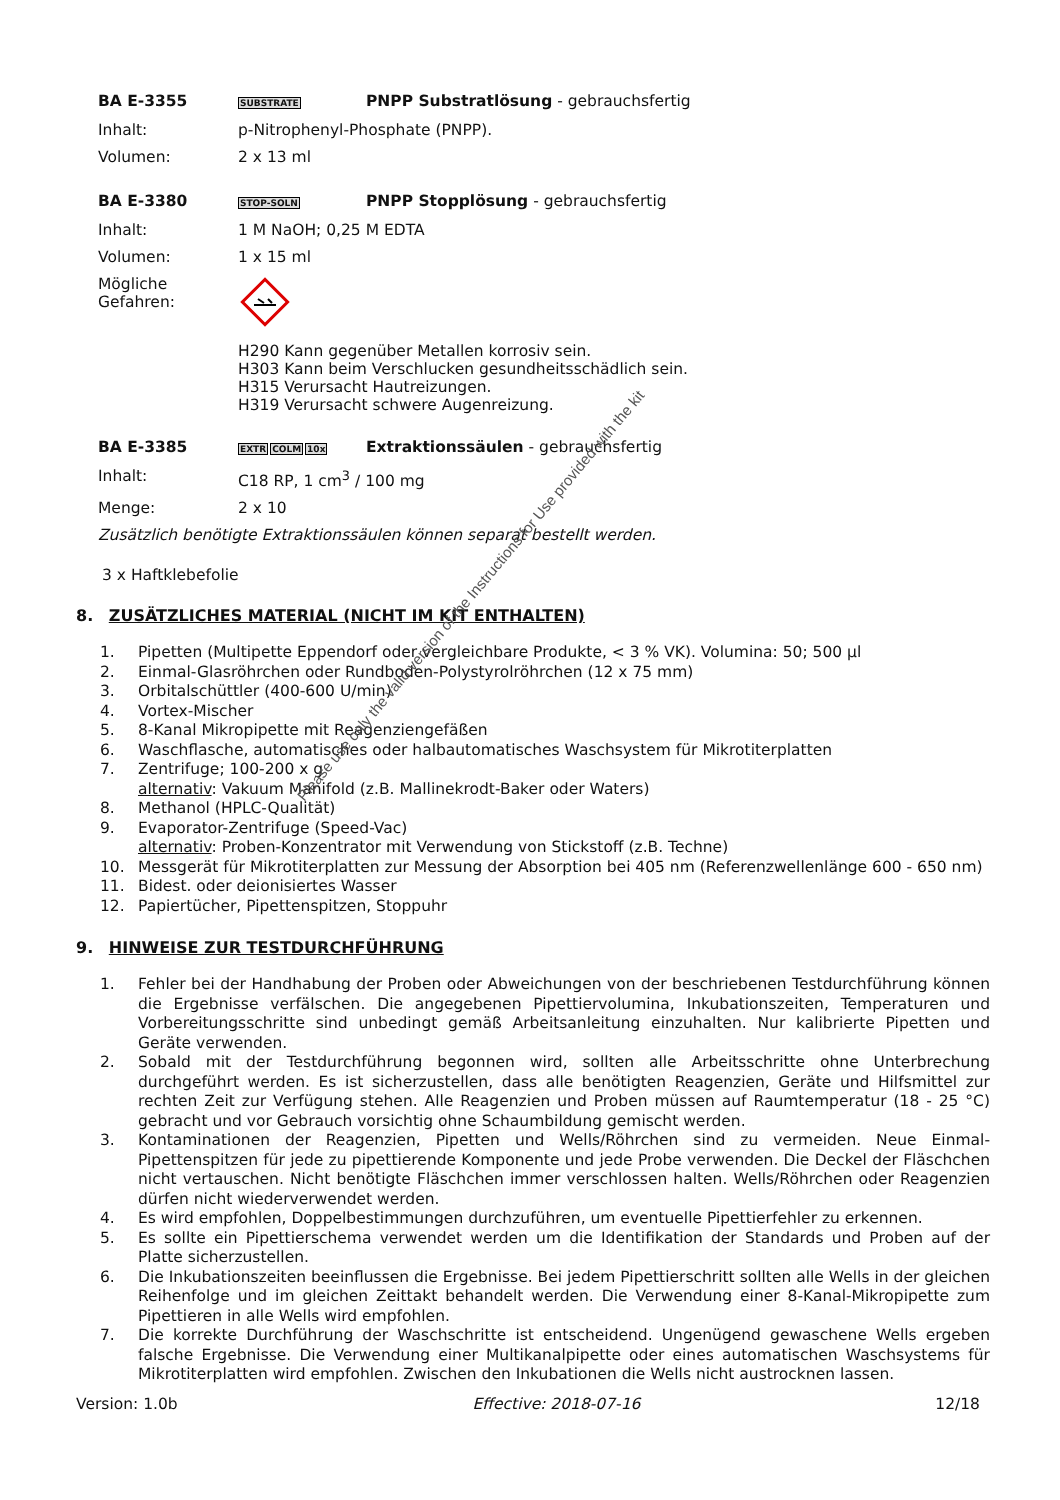BA E-3355 SUBSTRATE PNPP Substratlösung - gebrauchsfertig
Inhalt: p-Nitrophenyl-Phosphate (PNPP).
Volumen: 2 x 13 ml
BA E-3380 STOP-SOLN PNPP Stopplösung - gebrauchsfertig
Inhalt: 1 M NaOH; 0,25 M EDTA
Volumen: 1 x 15 ml
Mögliche
Gefahren:
H290 Kann gegenüber Metallen korrosiv sein.
H303 Kann beim Verschlucken gesundheitsschädlich sein.
H315 Verursacht Hautreizungen.
H319 Verursacht schwere Augenreizung.
BA E-3385 EXTR COLM 10x Extraktionssäulen - gebrauchsfertig
Inhalt: C18 RP, 1 cm<sup>3</sup> / 100 mg
Menge: 2 x 10
Zusätzlich benötigte Extraktionssäulen können separat bestellt werden.
3 x Haftklebefolie
8. ZUSÄTZLICHES MATERIAL (NICHT IM KIT ENTHALTEN)
1. Pipetten (Multipette Eppendorf oder vergleichbare Produkte, < 3 % VK). Volumina: 50; 500 µl
2. Einmal-Glasröhrchen oder Rundboden-Polystyrolröhrchen (12 x 75 mm)
3. Orbitalschüttler (400-600 U/min)
4. Vortex-Mischer
5. 8-Kanal Mikropipette mit Reagenziengefäßen
6. Waschflasche, automatisches oder halbautomatisches Waschsystem für Mikrotiterplatten
7. Zentrifuge; 100-200 x g
alternativ: Vakuum Manifold (z.B. Mallinekrodt-Baker oder Waters)
8. Methanol (HPLC-Qualität)
9. Evaporator-Zentrifuge (Speed-Vac)
alternativ: Proben-Konzentrator mit Verwendung von Stickstoff (z.B. Techne)
10. Messgerät für Mikrotiterplatten zur Messung der Absorption bei 405 nm (Referenzwellenlänge 600 - 650 nm)
11. Bidest. oder deionisiertes Wasser
12. Papiertücher, Pipettenspitzen, Stoppuhr
9. HINWEISE ZUR TESTDURCHFÜHRUNG
1. Fehler bei der Handhabung der Proben oder Abweichungen von der beschriebenen Testdurchführung können die Ergebnisse verfälschen. Die angegebenen Pipettiervolumina, Inkubationszeiten, Temperaturen und Vorbereitungsschritte sind unbedingt gemäß Arbeitsanleitung einzuhalten. Nur kalibrierte Pipetten und Geräte verwenden.
2. Sobald mit der Testdurchführung begonnen wird, sollten alle Arbeitsschritte ohne Unterbrechung durchgeführt werden. Es ist sicherzustellen, dass alle benötigten Reagenzien, Geräte und Hilfsmittel zur rechten Zeit zur Verfügung stehen. Alle Reagenzien und Proben müssen auf Raumtemperatur (18 - 25 °C) gebracht und vor Gebrauch vorsichtig ohne Schaumbildung gemischt werden.
3. Kontaminationen der Reagenzien, Pipetten und Wells/Röhrchen sind zu vermeiden. Neue Einmal-Pipettenspitzen für jede zu pipettierende Komponente und jede Probe verwenden. Die Deckel der Fläschchen nicht vertauschen. Nicht benötigte Fläschchen immer verschlossen halten. Wells/Röhrchen oder Reagenzien dürfen nicht wiederverwendet werden.
4. Es wird empfohlen, Doppelbestimmungen durchzuführen, um eventuelle Pipettierfehler zu erkennen.
5. Es sollte ein Pipettierschema verwendet werden um die Identifikation der Standards und Proben auf der Platte sicherzustellen.
6. Die Inkubationszeiten beeinflussen die Ergebnisse. Bei jedem Pipettierschritt sollten alle Wells in der gleichen Reihenfolge und im gleichen Zeittakt behandelt werden. Die Verwendung einer 8-Kanal-Mikropipette zum Pipettieren in alle Wells wird empfohlen.
7. Die korrekte Durchführung der Waschschritte ist entscheidend. Ungenügend gewaschene Wells ergeben falsche Ergebnisse. Die Verwendung einer Multikanalpipette oder eines automatischen Waschsystems für Mikrotiterplatten wird empfohlen. Zwischen den Inkubationen die Wells nicht austrocknen lassen.
Version: 1.0b Effective: 2018-07-16 12/18
Please use only the valid version of the Instructions for Use provided with the kit